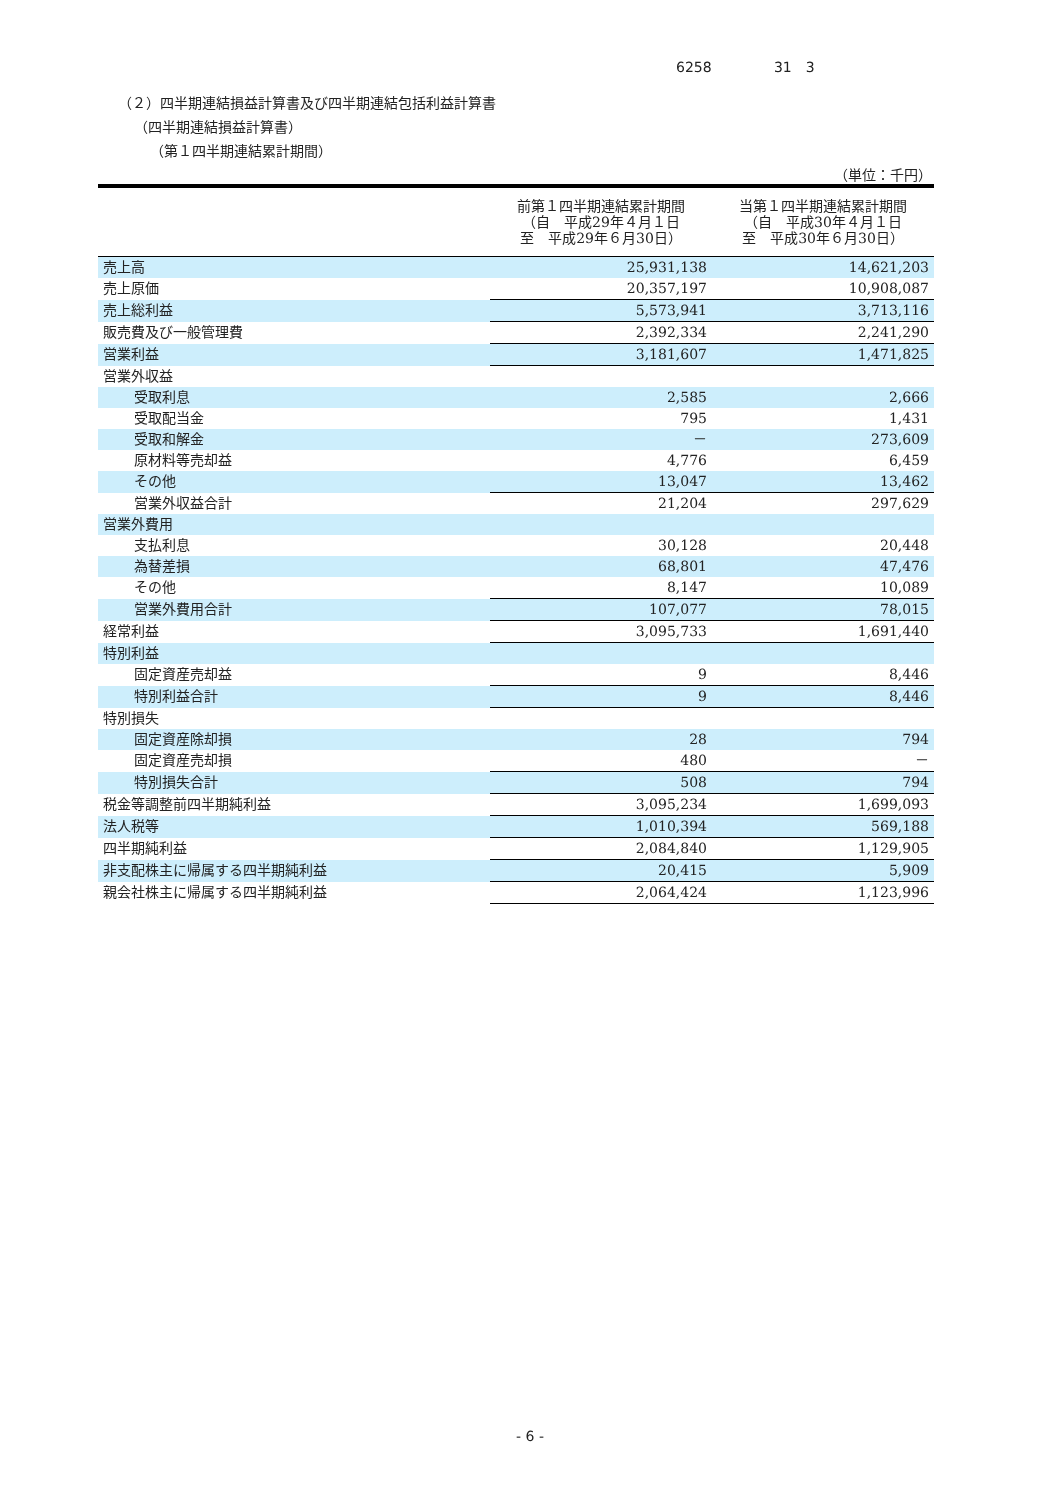6258 31　3
（２）四半期連結損益計算書及び四半期連結包括利益計算書
（四半期連結損益計算書）
（第１四半期連結累計期間）
（単位：千円）
| | 前第１四半期連結累計期間 （自 平成29年４月１日 至 平成29年６月30日） | 当第１四半期連結累計期間 （自 平成30年４月１日 至 平成30年６月30日） |
| --- | --- | --- |
| 売上高 | 25,931,138 | 14,621,203 |
| 売上原価 | 20,357,197 | 10,908,087 |
| 売上総利益 | 5,573,941 | 3,713,116 |
| 販売費及び一般管理費 | 2,392,334 | 2,241,290 |
| 営業利益 | 3,181,607 | 1,471,825 |
| 営業外収益 | | |
| 受取利息 | 2,585 | 2,666 |
| 受取配当金 | 795 | 1,431 |
| 受取和解金 | － | 273,609 |
| 原材料等売却益 | 4,776 | 6,459 |
| その他 | 13,047 | 13,462 |
| 営業外収益合計 | 21,204 | 297,629 |
| 営業外費用 | | |
| 支払利息 | 30,128 | 20,448 |
| 為替差損 | 68,801 | 47,476 |
| その他 | 8,147 | 10,089 |
| 営業外費用合計 | 107,077 | 78,015 |
| 経常利益 | 3,095,733 | 1,691,440 |
| 特別利益 | | |
| 固定資産売却益 | 9 | 8,446 |
| 特別利益合計 | 9 | 8,446 |
| 特別損失 | | |
| 固定資産除却損 | 28 | 794 |
| 固定資産売却損 | 480 | － |
| 特別損失合計 | 508 | 794 |
| 税金等調整前四半期純利益 | 3,095,234 | 1,699,093 |
| 法人税等 | 1,010,394 | 569,188 |
| 四半期純利益 | 2,084,840 | 1,129,905 |
| 非支配株主に帰属する四半期純利益 | 20,415 | 5,909 |
| 親会社株主に帰属する四半期純利益 | 2,064,424 | 1,123,996 |
- 6 -